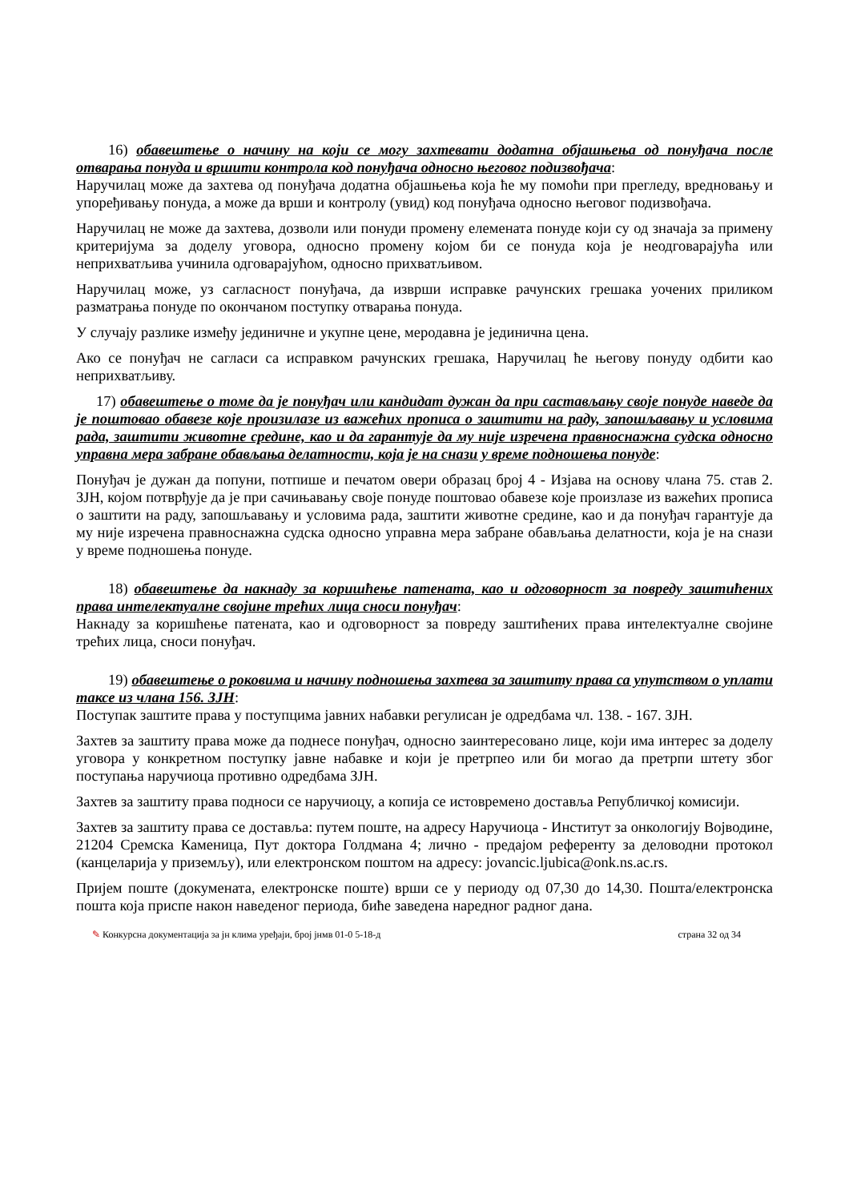16) обавештење о начину на који се могу захтевати додатна објашњења од понуђача после отварања понуда и вршити контрола код понуђача односно његовог подизвођача:
Наручилац може да захтева од понуђача додатна објашњења која ће му помоћи при прегледу, вредновању и упоређивању понуда, а може да врши и контролу (увид) код понуђача односно његовог подизвођача.
Наручилац не може да захтева, дозволи или понуди промену елемената понуде који су од значаја за примену критеријума за доделу уговора, односно промену којом би се понуда која је неодговарајућа или неприхватљива учинила одговарајућом, односно прихватљивом.
Наручилац може, уз сагласност понуђача, да изврши исправке рачунских грешака уочених приликом разматрања понуде по окончаном поступку отварања понуда.
У случају разлике између јединичне и укупне цене, меродавна је јединична цена.
Ако се понуђач не сагласи са исправком рачунских грешака, Наручилац ће његову понуду одбити као неприхватљиву.
17) обавештење о томе да је понуђач или кандидат дужан да при састављању своје понуде наведе да је поштовао обавезе које произилазе из важећих прописа о заштити на раду, запошљавању и условима рада, заштити животне средине, као и да гарантује да му није изречена правноснажна судска односно управна мера забране обављања делатности, која је на снази у време подношења понуде:
Понуђач је дужан да попуни, потпише и печатом овери образац број 4 - Изјава на основу члана 75. став 2. ЗЈН, којом потврђује да је при сачињавању своје понуде поштовао обавезе које произлазе из важећих прописа о заштити на раду, запошљавању и условима рада, заштити животне средине, као и да понуђач гарантује да му није изречена правноснажна судска односно управна мера забране обављања делатности, која је на снази у време подношења понуде.
18) обавештење да накнаду за коришћење патената, као и одговорност за повреду заштићених права интелектуалне својине трећих лица сноси понуђач:
Накнаду за коришћење патената, као и одговорност за повреду заштићених права интелектуалне својине трећих лица, сноси понуђач.
19) обавештење о роковима и начину подношења захтева за заштиту права са упутством о уплати таксе из члана 156. ЗЈН:
Поступак заштите права у поступцима јавних набавки регулисан је одредбама чл. 138. - 167. ЗЈН.
Захтев за заштиту права може да поднесе понуђач, односно заинтересовано лице, који има интерес за доделу уговора у конкретном поступку јавне набавке и који је претрпео или би могао да претрпи штету због поступања наручиоца противно одредбама ЗЈН.
Захтев за заштиту права подноси се наручиоцу, а копија се истовремено доставља Републичкој комисији.
Захтев за заштиту права се доставља: путем поште, на адресу Наручиоца - Институт за онкологију Војводине, 21204 Сремска Каменица, Пут доктора Голдмана 4; лично - предајом референту за деловодни протокол (канцеларија у приземљу), или електронском поштом на адресу: jovancic.ljubica@onk.ns.ac.rs.
Пријем поште (докумената, електронске поште) врши се у периоду од 07,30 до 14,30. Пошта/електронска пошта која приспе након наведеног периода, биће заведена наредног радног дана.
✎ Конкурсна документација за јн клима уређаји, број јнмв 01-0 5-18-д страна 32 од 34